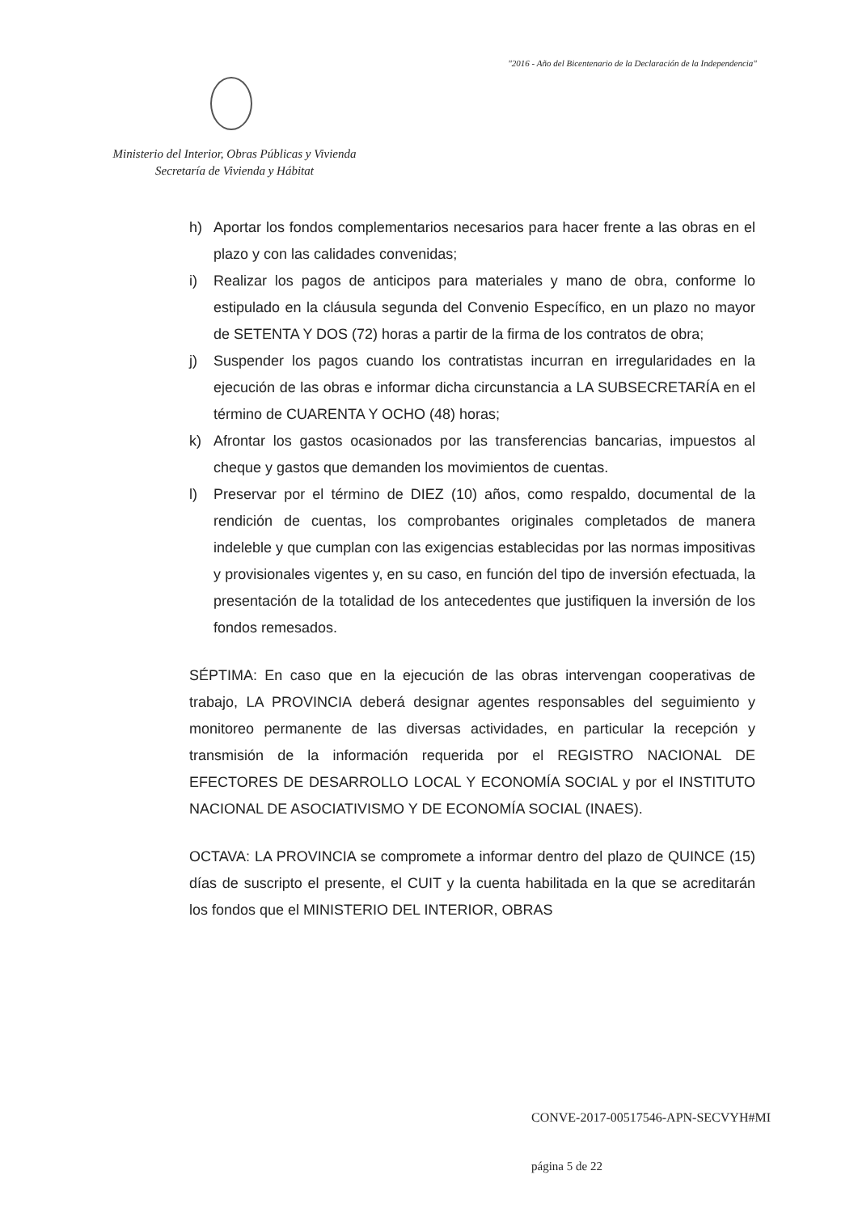"2016 - Año del Bicentenario de la Declaración de la Independencia"
Ministerio del Interior, Obras Públicas y Vivienda
Secretaría de Vivienda y Hábitat
h) Aportar los fondos complementarios necesarios para hacer frente a las obras en el plazo y con las calidades convenidas;
i) Realizar los pagos de anticipos para materiales y mano de obra, conforme lo estipulado en la cláusula segunda del Convenio Específico, en un plazo no mayor de SETENTA Y DOS (72) horas a partir de la firma de los contratos de obra;
j) Suspender los pagos cuando los contratistas incurran en irregularidades en la ejecución de las obras e informar dicha circunstancia a LA SUBSECRETARÍA en el término de CUARENTA Y OCHO (48) horas;
k) Afrontar los gastos ocasionados por las transferencias bancarias, impuestos al cheque y gastos que demanden los movimientos de cuentas.
l) Preservar por el término de DIEZ (10) años, como respaldo, documental de la rendición de cuentas, los comprobantes originales completados de manera indeleble y que cumplan con las exigencias establecidas por las normas impositivas y provisionales vigentes y, en su caso, en función del tipo de inversión efectuada, la presentación de la totalidad de los antecedentes que justifiquen la inversión de los fondos remesados.
SÉPTIMA: En caso que en la ejecución de las obras intervengan cooperativas de trabajo, LA PROVINCIA deberá designar agentes responsables del seguimiento y monitoreo permanente de las diversas actividades, en particular la recepción y transmisión de la información requerida por el REGISTRO NACIONAL DE EFECTORES DE DESARROLLO LOCAL Y ECONOMÍA SOCIAL y por el INSTITUTO NACIONAL DE ASOCIATIVISMO Y DE ECONOMÍA SOCIAL (INAES).
OCTAVA: LA PROVINCIA se compromete a informar dentro del plazo de QUINCE (15) días de suscripto el presente, el CUIT y la cuenta habilitada en la que se acreditarán los fondos que el MINISTERIO DEL INTERIOR, OBRAS
CONVE-2017-00517546-APN-SECVYH#MI
página 5 de 22